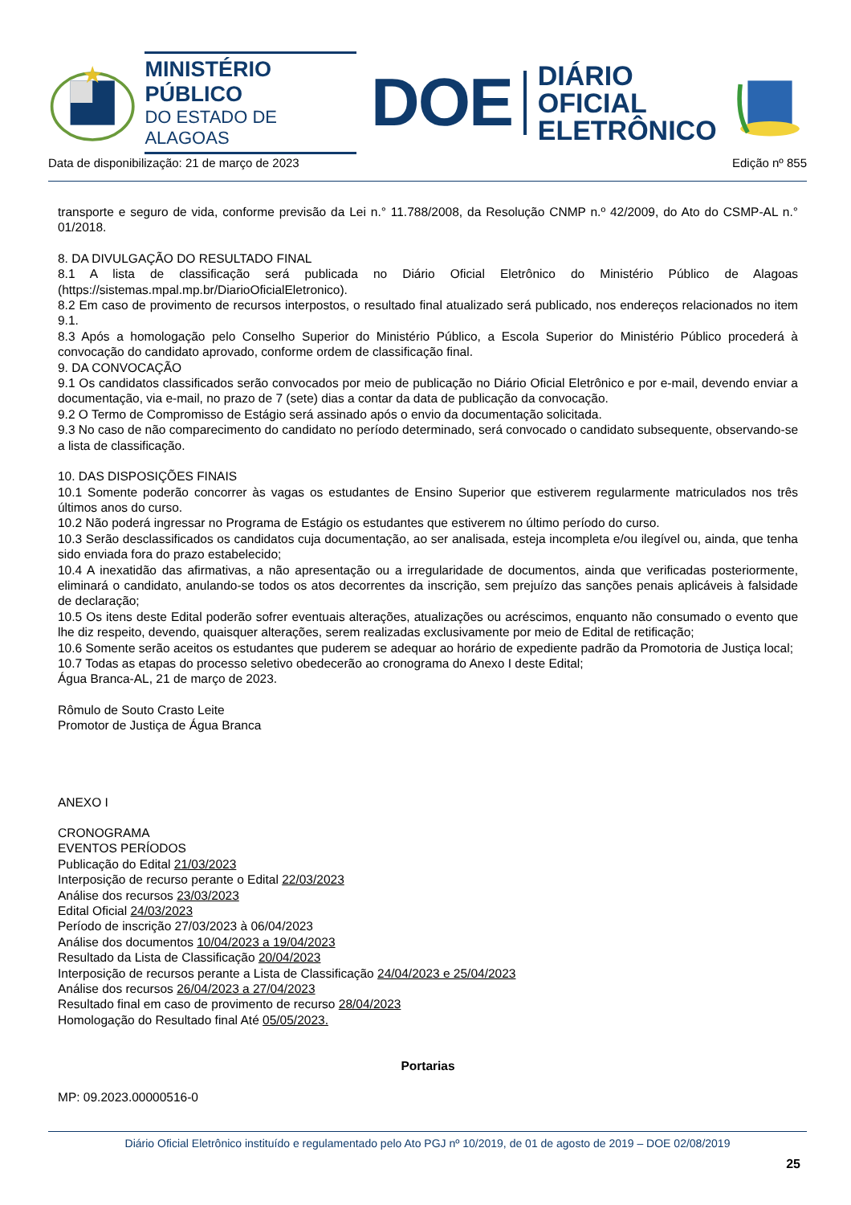MINISTÉRIO PÚBLICO
DO ESTADO DE ALAGOAS
DOE
DIÁRIO OFICIAL
ELETRÔNICO
Data de disponibilização: 21 de março de 2023 Edição nº 855
transporte e seguro de vida, conforme previsão da Lei n.° 11.788/2008, da Resolução CNMP n.º 42/2009, do Ato do CSMP-AL n.° 01/2018.
8. DA DIVULGAÇÃO DO RESULTADO FINAL
8.1 A lista de classificação será publicada no Diário Oficial Eletrônico do Ministério Público de Alagoas (https://sistemas.mpal.mp.br/DiarioOficialEletronico).
8.2 Em caso de provimento de recursos interpostos, o resultado final atualizado será publicado, nos endereços relacionados no item 9.1.
8.3 Após a homologação pelo Conselho Superior do Ministério Público, a Escola Superior do Ministério Público procederá à convocação do candidato aprovado, conforme ordem de classificação final.
9. DA CONVOCAÇÃO
9.1 Os candidatos classificados serão convocados por meio de publicação no Diário Oficial Eletrônico e por e-mail, devendo enviar a documentação, via e-mail, no prazo de 7 (sete) dias a contar da data de publicação da convocação.
9.2 O Termo de Compromisso de Estágio será assinado após o envio da documentação solicitada.
9.3 No caso de não comparecimento do candidato no período determinado, será convocado o candidato subsequente, observando-se a lista de classificação.
10. DAS DISPOSIÇÕES FINAIS
10.1 Somente poderão concorrer às vagas os estudantes de Ensino Superior que estiverem regularmente matriculados nos três últimos anos do curso.
10.2 Não poderá ingressar no Programa de Estágio os estudantes que estiverem no último período do curso.
10.3 Serão desclassificados os candidatos cuja documentação, ao ser analisada, esteja incompleta e/ou ilegível ou, ainda, que tenha sido enviada fora do prazo estabelecido;
10.4 A inexatidão das afirmativas, a não apresentação ou a irregularidade de documentos, ainda que verificadas posteriormente, eliminará o candidato, anulando-se todos os atos decorrentes da inscrição, sem prejuízo das sanções penais aplicáveis à falsidade de declaração;
10.5 Os itens deste Edital poderão sofrer eventuais alterações, atualizações ou acréscimos, enquanto não consumado o evento que lhe diz respeito, devendo, quaisquer alterações, serem realizadas exclusivamente por meio de Edital de retificação;
10.6 Somente serão aceitos os estudantes que puderem se adequar ao horário de expediente padrão da Promotoria de Justiça local;
10.7 Todas as etapas do processo seletivo obedecerão ao cronograma do Anexo I deste Edital;
Água Branca-AL, 21 de março de 2023.
Rômulo de Souto Crasto Leite
Promotor de Justiça de Água Branca
ANEXO I
CRONOGRAMA
EVENTOS PERÍODOS
Publicação do Edital 21/03/2023
Interposição de recurso perante o Edital 22/03/2023
Análise dos recursos 23/03/2023
Edital Oficial 24/03/2023
Período de inscrição 27/03/2023 à 06/04/2023
Análise dos documentos 10/04/2023 a 19/04/2023
Resultado da Lista de Classificação 20/04/2023
Interposição de recursos perante a Lista de Classificação 24/04/2023 e 25/04/2023
Análise dos recursos 26/04/2023 a 27/04/2023
Resultado final em caso de provimento de recurso 28/04/2023
Homologação do Resultado final Até 05/05/2023.
Portarias
MP: 09.2023.00000516-0
Diário Oficial Eletrônico instituído e regulamentado pelo Ato PGJ nº 10/2019, de 01 de agosto de 2019 – DOE 02/08/2019
25